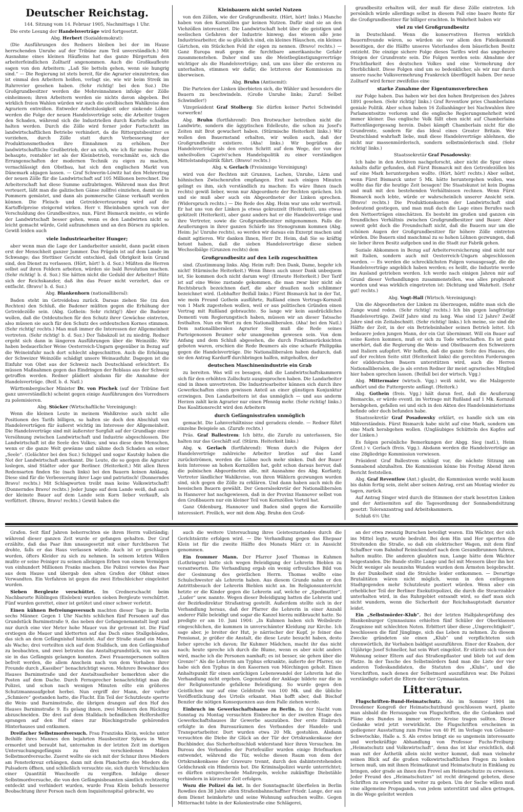Deutscher Reichstag.
144. Sitzung vom 14. Februar 1905, Nachmittags 1 Uhr.
Die erste Lesung der Handelsverträge wird fortgesetzt.
Abg. Herbert (Sozialdemokrat):
(Die Ausführungen des Redners bleiben bei der im Hause herrschenden Unruhe auf der Tribüne zum Teil unverständlich.) Mit Ausnahme eines kleinen Häufleins hat das ganze Bürgertum den arbeiterfeindlichen Zolltarif angenommen. Auch die Großkaufleute sagen von den Arbeitern: „Laß Sie betteln gehen, wenn sie hungrig sind.“ — Die Regierung ist stets bereit, für die Agrarier einzutreten; das ist einmal den Arbeitern heißen, verlagt sie, wie wir beim Streik im Ruhrrevier gesehen haben. (Sehr richtig! bei den Soz.) Die Großgrundbesitzer werden die Mehreinnahmen infolge der Zölle einheimsen; ihren Arbeitern werden sie nichts davon abgeben. Bei wirklich freien Wahlen würden wir auch die ostelbischen Wahlkreise den Agrariern entreißen. Entweder Arbeitslosigkeit oder sinkende Löhne werden die Folge der neuen Handelsverträge sein; die Arbeiter tragen den Schaden, während sich die Industriellen durch Kartelle schadlos halten werden. Durch die Zölle wird ferner jeder Fortschritt im landwirtschaftlichen Betriebe verhindert, da die Rittergutsbesitzer es vorziehen, durch Zölle statt durch Verbesserung der Produktionsmethoden ihre Einnahmen zu erhöhen. Der landwirtschaftliche Großbetrieb, der an sich, wie ich für meine Person behaupte, rentabler ist als der Kleinbetrieb, verschmäht es, sich die Errungenschaften der modernen Technik zu eigen zu machen, vernachlässigt den Obstbau, hat sich den englischen Markt von Dänemark abjagen lassen. — Graf Schwerin-Löwitz hat den Mehrertrag der neuen Zölle für die Landwirtschaft auf 105 Millionen berechnet. Die Arbeiterschaft hat diese Summe aufzubringen. Während man das Brot verteuert, läßt man die galizischen Gänse zollfrei einziehen, damit sie in Pommern gemästet, und dann als pommersche Gänse verkauft werden können. Die Fleisch- und Getreideverteuerung wird auf die Kartoffelpreise steigernd wirken. Herr v. Rheinbaben sprach von der Verschuldung des Grundbesitzes, nun, Fürst Bismarck meinte, es würde der Landwirtschaft besser gehen, wenn es den Landwirten nicht so leicht gemacht würde, Geld aufzunehmen und an den Börsen zu spielen. Gewiß leiden auch
viele Industriearbeiter Hunger;
aber wenn man die Lage der Landarbeiter ansieht, dann packt einen erst der Menschheit ganzer Jammer. Das Prügeln ist auf dem Lande im Schwange; das Stettiner Gericht entschied, daß Obrigkeit kein Grund sind, den Dienst zu verlassen. (Hört, hört! b. d. Soz.) Müßten die Herren selbst auf ihren Feldern arbeiten, würden sie bald Revolution machen. (Sehr richtig! b. d. Soz.) Sie hätten nicht die Geduld der Arbeiter! Hüte sich der Reichskanzler, daß ihn das Feuer nicht verzehrt, das er entfacht. (Bravo! b. d. Soz.)
Abg. Blankenhorn (nationalliberal):
Baden steht im Getreidebau zurück. Daraus ziehen Sie (zu den Rechten) den Schluß, die Badener müßten gegen die Erhöhung der Getreidezölle sein. (Abg. Gothein: Sehr richtig!) Aber die Badener wollen, daß die Ostdeutschen für den Schutz ihrer Gewächse eintreten, also müssen sie auch für den Schutz des ostdeutschen Kornes stimmen. (Sehr richtig! rechts.) Man muß immer die Interessen der Allgemeinheit vertreten. (Sehr richtig! b. d. Soz.) Der Tabakzoll ist zu niedrig. Redner ergeht sich dann in längeren Ausführungen über die Weinzölle. Wir haben bedauerlicher Weise Oesterreich-Ungarn gegenüber in Bezug auf die Weineinfuhr nach dort schlecht abgeschnitten. Auch die Erhöhung der Schweizer Weinzölle schädigt unsere Weinausfuhr. Dagegen ist die Einfuhr von Obst aus der Schweiz nach Deutschland erleichtert. Es müssen Maßnahmen gegen das Eindringen der Reblaus aus der Schweiz getroffen werden. Redner plädiert alsdann für die Annahme der Handelsverträge. (Beif. b. d. Natl.)
Württembergischer Minister Dr. von Pischek (auf der Tribüne fast ganz unverständlich) scheint gegen einige Ausführungen des Vorredners zu polemisieren.
Abg. Stöcker (Wirtschaftliche Vereinigung):
Wenn die kleinen Leute in meinem Wahlkreise auch nicht alle Positionen des Tarifs billigen, so halten sie doch den Abschluß von Handelsverträgen für äußerst wichtig im Interesse der Allgemeinheit. Die Handelsverträge sind mit äußerster Sorgfalt auf der Grundlage einer Versöhnung zwischen Landwirtschaft und Industrie abgeschlossen. Die Landwirtschaft ist die Seele des Volkes; und was diese dem Menschen, wenn er die ganze Welt gewänne und nähme doch Schaden an seiner „Seele“. (Gelächter bei den Soz.) Schippel und sogar Kautsky haben die Not der Landwirtschaft anerkannt. Die Leute, die so gegen die Agrarier loslegen, sind Städter oder gar Berliner. (Heiterkeit.) Mit allen Ihren Redensarten finden Sie (nach links) bei den Bauern keinen Anklang. Diese sind für die Verbesserung ihrer Lage und patriotisch! (Donnerndes Bravo! rechts.) Mit Schlagworten treibt man keine Volkswirtschaft! (Donnerndes Bravo! rechts.) Jeder Junge auf dem Lande weiß, daß auch der kleinste Bauer auf dem Lande sein Korn lieber verkauft, als verfüttert. (Bravo, Bravo! rechts.) Gewiß haben die
Kleinbauern nicht soviel Nutzen
von den Zöllen, wie der Großgrundbesitz. (Hört, hört! links.) Manche haben von den Kornzöllen gar keinen Nutzen. Dafür sind sie an den Viehzöllen interessiert. Die Landwirtschaft hebt über die geistigen und seelischen Gefahren der Industrie hinweg; das wissen alle jene Industriearbeiter, die so glücklich sind, ein kleines Häuschen, ein kleines Gärtchen, ein Stückchen Feld ihr eigen zu nennen. (Bravo! rechts.) — Ganz Europa muß gegen die furchtbare amerikanische Gefahr zusammenstehen. Daher sind uns die Meistbegünstigungsverträge wichtiger als die Handelsverträge; und, um uns über die ersteren zu unterhalten, stimmen wir dafür, die letzteren der Kommission zu überweisen.
Abg. Bruhn (Antisemit):
Die Parteien der Linken überbieten sich, die Wähler und besonders die Bauern zu beschwindeln. (Große Unruhe links; Zuruf: Selbst Schwindler!)
Vizepräsident Graf Stolberg: Sie dürfen keiner Partei Schwindel vorwerfen!
Abg. Bruhn (fortfahrend): Den Brotwucher betreiben nicht die Landwirte, sondern die ägyptischen Edelleute, die schon zu Josef's Zeiten mit Brot gewuchert haben. (Stürmische Heiterkeit links.) Wir wollen den Bauernstand erhalten, wir wollen auch, daß der Großgrundbesitz existiere. (Aha! links.) Wir begrüßen die Handelsverträge als den ersten Schritt auf dem Wege, der von der unheilvollen Caprivi'schen Handelspolitik zu einer verständigen Mittelstandspolitik führt. (Bravo! rechts.)
Abg. v. Gerlach (Freisinnige Vereinigung)
wird von der Rechten mit Grunzen, Lachen, Unruhe, Lärm und höhnischen Zwischenrufen empfangen. Erst nach einigen Minuten gelingt es ihm, sich verständlich zu machen: Es wäre Ihnen (nach rechts) gewiß lieber, wenn nur Abgeordnete der Rechten sprächen. Ich und sie muß aber auch ein Abgeordneter der Linken sprechen. (Widerspruch rechts.) — Die Rede des Abg. Heim war uns sehr wertvoll. Er hat uns von der Linken ja etwas gekrozzelt (Heiterkeit), uns etwas gekitzelt (Heiterkeit), aber ganz anders hat er die Handelsverträge und ihre Vertreter, sowie die Großgrundbesitzer mitgenommen. Falls die Aeußerungen in ihrer ganzen Schärfe ins Stenogramm kommen (Abg. Heim: Ja! Unruhe rechts), so werden wir daraus ein Exzerpt machen und damit agitieren. Wir danken Ihnen, Herr Dr. Heim, daß Sie so kräftig betont haben, daß die sieben Handelsverträge diese sieben Wechselbälge (Grunzen rechts) dem
Großgrundbesitz auf den Leib zugeschnitten
sind. (Zustimmung links. Abg. Heim ruft: Den Dank, Dame, begehr ich nicht! Stürmische Heiterkeit.) Wenn Ihnen auch unser Dank unbequem ist, Sie kommen doch nicht darum weg! (Erneute Heiterkeit.) Der Tarif ist auf eine Weise zustande gekommen, die man zwar hier nicht als Rechtsbruch bezeichnen darf, die aber draußen noch schlimmer bezeichnet wird. (Lebhafter Beifall links.) Fürst Bismarck hat in der Tat, wie mein Freund Gothein ausführte, Rußland einen Vertrags-Kornzoll von 1 Mark zugestehen wollen, weil er aus politischen Gründen einen Vertrag mit Rußland gebrauchte. So lange wir kein ausdrückliches Dementi vom Regierungstisch haben, müssen wir an dieser Tatsache festhalten. Nun ein Wort zu den Nationalliberalen. (Aha! bei den Natl.) Dem nationalliberalen Agrarier Sieg muß die Rede seines Parteigenossen Beumer sehr unangenehm gewesen sein. Von dem Anfang und dem Schluß abgesehen, die durch Fraktionsrücksichten geboten waren, erschien die Rede Beumers als eine scharfe Philippika gegen die Handelsverträge. Die Nationalliberalen haben dadurch, daß sie den Antrag Kardorff durchbringen halfen, mitgeholfen, der
deutschen Maschinenindustrie ein Grab
zu bereiten. Was will es besagen, daß die Landwirtschaftskammern sich für den erhöhten Zollschutz ausgesprochen haben. Die Landarbeiter sind in ihnen unvertreten. Die Industriearbeiter können sich durch ihre Gewerkschaften einen gewissen Anteil an einer günstigen Konjunktur erzwingen. Den Landarbeitern ist das unmöglich — und aus anderm Herzen zahlt kein Agrarier nur einen Pfennig mehr. (Sehr richtig! links.) Das Koalitionsrecht wird den Arbeitern
durch Gefängnisstrafen unmöglich
gemacht. Die Lohnverhältnisse sind geradezu elende. — Redner führt einzelne Beispiele an. (Zurufe rechts.)
Präs. Graf Ballestrem: Ich bitte, die Zurufe zu unterlassen, Sie halten nur das Geschäft auf. (Stürm. Heiterkeit links.)
Abg. v. Gerlach (fortfahrend): Wenn durch die Folgen der Handelsverträge zahlreiche Arbeiter brotlos auf das Land zurückströmen, werden die Löhne noch mehr sinken. Daß der Bauer kein Interesse an hohen Kornzöllen hat, geht schon daraus hervor, daß die polnischen Abgeordneten alle, mit Ausnahme des Abg. Korfanty, Vertreter ländlicher Wahlkreise, von ihren Wählern gezwungen worden sind, sich gegen die Zölle zu erklären. Und dann haben auch mich die hessischen Bauern gewählt. Der Generalsekretär der Nationalliberalen in Hannover hat nachgewiesen, daß in der Provinz Hannover selbst von den Großbauern nur ein kleiner Teil von Kornzöllen Vorteil hat.
Ganz Oldenburg, Hannover und Baden sind gegen die Kornzölle interessiert. Freilich, wer mit dem Abg. Bruhn den Groß-
grundbesitz erhalten will, der muß für diese Zölle eintreten. Ich persönlich würde allerdings selbst in diesem Fall eine baare Rente für die Großgrundbesitzer für billiger erachten. In Wahrheit haben wir
viel zu viel Großgrundbesitz
in Deutschland. Wenn die konservativen Herren wirklich Bauernfreunde wären, so würden sie vor allem den Fideikommiß beseitigen, der die Hälfte unseres Vaterlandes dem bäuerlichen Besitz entzieht. Die einzige sichere Folge dieses Tarifes wird das ungeheure Steigen der Grundrente sein. Die Folgen werden sein: Abnahme der Fruchtbarkeit des deutschen Volkes und eine Vermehrung der Sterblichkeit. Diese Folgen sind um so bedenklicher, als wir nur durch unsere rasche Volksvermehrung Frankreich überflügelt haben. Der neue Zolltarif wird ferner zweifellos eine
starke Zunahme der Eigentumsverbrechen
zur Folge haben. Das haben wir bei den hohen Brotpreisen des Jahres 1891 gesehen. (Sehr richtig! links.) Graf Reventlow pries Chamberlains geniale Politik. Aber schon haben 16 Zollanhänger bei Nachwahlen ihre Parlamentssitze verloren und die englische Regierungsmehrheit wird immer kleiner. Das englische Volk fällt eben nicht auf Chamberlains Rattenfängergesang herein. Dabei kämpft Chamberlain nicht für die Grundrente, sondern für das Ideal eines Greater Britain. Wer Deutschland wahrhaft liebe, muß diese Handelsverträge ablehnen, die nicht nur massenmörderisch, sondern selbstmörderisch sind. (Sehr richtig! links.)
Staatssekretär Graf Posadowsky:
Ich habe in den Archiven nachgeforscht, aber nicht die Spur eines Anhalts dafür gefunden, daß Fürst Bismarck mit den Getreidezöllen bis auf eine Mark heruntergehen wollte. (Hört, hört! rechts.) Aber selbst, wenn Fürst Bismarck unter 5 Mk. hätte heruntergehen wollen, was wollte das für die heutige Zeit besagen! Die Staatskunst ist kein Dogma und muß mit den bestehenden Verhältnissen rechnen. Wenn Fürst Bismarck noch lebte, würde er wahrscheinlich unserer Ansicht sein. (Bravo! rechts.) Die Produktionskosten der Landwirtschaft sind bedeutend gestiegen, und man muß doch die Lage eines Berufes nach den Nettoerträgen einschätzen. Es besteht im großen und ganzen ein freundliches Verhältnis zwischen Großgrundbesitzer und Bauer. Aber soweit geht doch die Freundschaft nicht, daß die Bauern nur um die schönen Augen der Großgrundbesitzer für höhere Zölle eintreten würden. Die Bauern sind manchmal zu so hohen Löhnen gezwungen, daß sie lieber ihren Besitz aufgeben und in die Stadt zur Fabrik gehen.
Soziale Abkommen in Bezug auf Arbeiterversicherung sind nicht nur mit Italien, sondern auch mit Oesterreich-Ungarn abgeschlossen worden. — Es werden die schrecklichsten Folgen vorausgesagt, die die Handelsverträge angeblich haben werden; es heißt, die Industrie werde ins Ausland getrieben werden. Ich werde nach einigen Jahren mir auf Grund dieser Verhandlungen zusammenstellen, was alles prophezeit worden und was wirklich eingetreten ist: Dichtung und Wahrheit. (Sehr gut! rechts.)
Abg. Vogt-Hall (Wirtsch.-Vereinigung):
Um die Abgeordneten der Linken zu überzeugen, müßte man sich die Zunge wund reden. (Sehr richtig! rechts.) Ich bin gegen langfristige Handelsverträge. Zwölf Jahre sind zu lang. Was sind 12 Jahre? Zwölf Jahre sind ein Zeitabschnitt. (Sehr richtig! links.) Ich meine, sie sind die Hälfte der Zeit, in der ein Betriebsinhaber seinen Betrieb leitet. Ich bedauere jeden jungen Mann, der ein Gut übernimmt. Will ein Bauer auf seine Kosten kommen, muß er sich zu Tode wirtschaften. Es ist ganz unerhört, daß die Regierung die Wein- und Obstbauern den Schweizern und Italiern aufopfert. Wir hoffen, daß die ganze Seite des Hauses, die auf der rechten Seite sitzt (Heiterkeit links) die gerechten Forderungen der süddeutschen Bauern unterstützen wird, auch die Herren Nationalliberalen, die ja als ersten Redner ihr meist agrarisches Mitglied hier haben sprechen lassen. (Beifall bei der wirtsch. Vgg.)
Abg. Mittermaier (wirtsch. Vgg.) weiß nicht, wo die Malzgerste anfhört und die Futtergerste anfängt. (Heiterk.)
Abg. Gothein (freis. Vgg.) hält daran fest, daß die Aeußerung Bismarcks, er würde eventl. im Vertrage mit Rußland auf 1 Mk. Kornzoll herabgehen, gefallen sei und sich in den Akten des Handelsministeriums befinde oder doch befunden habe.
Staatssekretär Graf Posadowsky erklärt, es handle sich um ein Mißverständnis. Fürst Bismarck habe nicht auf eine Mark, sondern um eine Mark herabgehen wollen. (Ungläubiges Schütteln des Kopfes auf der Linken.)
Es folgen persönliche Bemerkungen der Abgg. Sieg (natl.), Heim (Zent.) v. Gerlach (freis. Vgg.). Alsdann werden die Handelsverträge an eine 28gliedrige Kommission verwiesen.
Präsident Graf Ballestrem schlägt vor, die nächste Sitzung am Sonnabend abzuhalten. Die Kommission könne bis Freitag Abend ihren Bericht feststellen.
Abg. Graf Reventlow (Ant.) glaubt, die Kommission werde wohl kaum bis dahin fertig sein, zieht aber seinen Antrag, erst am Montag wieder zu tagen, zurück.
Auf Antrag Singer wird durch die Stimmen der stark besetzten Linken und der Antisemiten auf die Tagesordnung der Sonnabendsitzung gesetzt: Toleranzantrag und Arbeitskammern.
Schluß 6½ Uhr.
Grafen. Seit fünf Jahren beherrschten sie ihren Herrn vollständig; während dieser ganzen Zeit wurde er gefangen gehalten. Der Graf erzählte, daß das Paar ihm unausgesetzt mit einer furchtbaren Tat drohte, falls er das Haus verlassen würde. Auch ist er geschlagen worden, öfters Kleider zu sich zu nehmen. In seinem letzten Willen mußte er seine Peiniger zu seinen alleinigen Erben von einem Vermögen von einhundert Millionen Franks machen. Die Polizei verwies das Paar aus dem Hause und übergab den alten Grafen der Obhut eines Verwandten. Ein Verfahren ist gegen die zwei Erbschleicher eingeleitet worden.
Sieben Bergleute verschüttet. Im Crednerschacht beim Nachbarorte Röblingen (Eisleben) wurden sieben Bergleute verschüttet. Fünf wurden gerettet, einer ist getötet und einer schwer verletzt.
Einen kühnen Befreiungsversuch machten dieser Tage in Berlin sechs Männer. Gegen 1 Uhr Nachts schlichen fünf Personen auf das Grundstück Barnimstraße 9, das neben der Gefangenenanstalt liegt und nur durch eine vier Meter hohe Mauer von ihr getrennt ist. Die Fünf erstiegen die Mauer und kletterten auf das Dach eines Stallgebäudes, das sich an dem Gefängnishof hinzieht. Auf der Straße stand ein Mann als Wache; drei verteilten sich auf dem Stalldach, um den Gefängnishof zu beobachten, und zwei betraten das Anstaltsgrundstück, von wo aus sie in das Gefängnis gelangen konnten. Zwei Frauenspersonen sollten befreit werden, die allem Anschein nach von dem Vorhaben ihrer Freunde durch „Kassiber“ benachrichtigt waren. Mehrere Bewohner des Hauses Barnimstraße und der Anstaltsaufseher bemerkten aber die Posten auf dem Dache. Durch Fernsprecher benachrichtigt man die Polizei, und schon nach wenigen Minuten eilte ein größeres Schutzmannsaufgebot herbei. Nun ergriff der Mann, der vorher „Schmiere“ gestanden hatte, die Flucht. Ein Teil der Schutzleute sperrte die Wein- und Barnimstraße, die übrigen drangen auf den Hof des Hauses Barnimstraße 9. Es gelang ihnen, zwei Männern den Rückzug abzuschneiden. Die drei auf dem Stalldach befindlichen Helfershelfer sprangen auf den Hof eines zur Büschingstraße gehörenden Hinterhauses und entkamen.
Dreifacher Selbstmordversuch. Frau Franziska Klein, welche unter Beihilfe ihres Mannes den bejahrten Hausbesitzer Sykora in Wien ermordet und beraubt hat, unternahm in der letzten Zeit im dortigen Untersuchungsgefängnis zu drei verschiedenen Malen Selbstmordversuche. Zuerst wollte sie sich mit der Schnur ihres Mieders am Fensterkreuz erhängen, dann mit dem Planchette des Mieders die Pulsadern öffnen, und schließlich versuchte sie, sich durch Verschlucken einer Quantität Waschseife zu vergiften. Infolge dieser Selbstmordversuche, die von den Gefängnisbeamten sämtlich rechtzeitig entdeckt und verhindert wurden, wurde Frau Klein behufs besserer Beobachtung ihrer Person nach dem Inquisitenspital gebracht, wo
auch die weitere Untersuchung ihres Geisteszustandes durch die Gerichtsärzte erfolgen wird. — Die Verhandlung gegen das Ehepaar Klein ist für die zweite Hälfte des Monats März cr. in Aussicht genommen.
Ein frommer Mann. Der Pfarrer Josef Thomas in Kuhmen (Lothringen) hatte sich wegen Beleidigung der Lehrerin Bieblen zu verantworten. Die Verhandlung ergab ein wenig erfreuliches Bild von der Gesinnung des geistlichen Herrn. Thomas wollte eine Schulschwester als Lehrerin haben. Aus diesem Grunde nahm er den Antrittsbesuch der Lehrerin Bieblen nicht an. Im Religionsunterricht hetzte er die Kinder gegen die Lehrerin auf, welche er „Spedmutter“, „Luder“ usw. nannte. Wegen dieser Beleidigung hatten die Lehrerin und der Bezirksdirektor Strafantrag gestellt. Außerdem stellte sich in der Verhandlung heraus, daß der Pfarrer die Lehrerin in einer Anzahl anderer Fälle beleidigt und sogar die Kanzel hierzu mißbraucht hatte. So predigte er am 10. Juni 1904: „In Kuhmen haben sich Weibsleute eingeschlichen, die kommen in unverschämter Kleidung zur Kirche. Ich sage aber, je breiter der Hut, je närrischer der Kopf, je feiner das Pensionat, je größer die Anstalt, die diese Leute besucht haben, desto lieber spreche ich davon; Ihr Kuhmer Mädchen, macht ihr das nicht nach; heute spreche ich durch die Blume, wenn es aber nicht anders wird, mache ich die Personen namhaft; es ist besser, sie gehen über die Grenze!“ Als die Lehrerin am Typhus erkrankte, äußerte der Pfarrer, sie habe sich den Typhus in den Kasernen von Mörchingen geholt. Einen Anhaltspunkt für einen anrüchigen Lebenswandel der Lehrerin hat die Verhandlung nicht ergeben. Gegenstand der Anklage bildete nur die in der Religionsstunde gefallene Beleidigung. So wurde gegen den Geistlichen nur auf eine Geldstrafe von 100 Mk. und die übliche Veröffentlichung des Urteils erkannt. Man hofft aber, daß Bischof Benzler die nötigen Konsequenzen aus dem Falle ziehen werde.
Einbruch im Gewerkschaftshause zu Berlin. In der Nacht vom Sonntag zu Montag versuchten Einbrecher in der zweiten Etage des Gewerkschaftshauses ihr Gewerbe auszuüben. Der erste Einbruch erfolgte in den Bureauräumen des Verbandes der Handels- und Transportarbeiter. Dort wurden etwa 20 Mk. gestohlen. Alsdann versuchten die Diebe ihr Glück an der Tür der Ortskrankenkasse der Buchbinder, das Sicherheitsschloß widerstand hier ihren Versuchen. Im Bureau des Verbandes der Portefeuiller wurden einige Briefmarken entwendet, während die Tür, welche diesen Raum von dem der Ortskrankenkasse der Graveure trennt, durch den dahinterstehenden Geldschrank ein Hindernis bot. Die Kriminalpolizei wurde unterrichtet; es dürften entsprechende Maßregeln, welche zukünftige Diebstähle verhindern in kürzester Zeit erfolgen.
Wozu die Polizei da ist. In der Sonntagnacht überfielen in Berlin Rowdies den 38 Jahre alten Straßenbahnschaffner Friedr. Lange, der aus dem Dienst heimkehrte und seine Wohnung aufsuchen wollte. Gegen Mitternacht tobte in der Koloniestraße eine Schlägerei,
an der etwa zwanzig Burschen beteiligt waren. Ein Wächter, der sich ins Mittel legte, wurde bedroht. Bei dem Hin und Her sperrten die Streitenden die Straße, so daß ein elektrischer Wagen, mit dem fünf Schaffner vom Bahnhof Reinickendorf nach dem Gesundbrunnen fuhren, halten mußte. Die anderen glaubten nun, Lange hätte dem Wächter beigestanden. Die Bande stellte Lange und fiel mit Messern über ihn her. Nicht weniger als neunzehn Wunden wurden dem Ärmsten beigebracht. In der Dunkelheit sind die Strolche leider entkommen. — Derartige Brutalitäten wären nicht möglich, wenn in den entlegenen Stadtgegenden mehr Schutzleute postiert würden. Wenn aber ein erheblicher Teil der Berliner Exekutivpolizei, die durch die Steuerzahler unterhalten wird, in das Ruhrgebiet entsandt wird, so darf man sich nicht wundern, wenn die Sicherheit der Reichshauptstadt darunter leidet.
Ein „Selbstmörder-Klub“. Bei der letzten Halbjahrsprüfung des Blankenburger Gymnasiums erhielten fünf Schüler der Oberklassen Zeugnisse mit schlechten Noten. Erbittert über diese „Ungerechtigkeit“, beschlossen die fünf Jünglinge, sich das Leben zu nehmen. Zu diesem Zwecke gründeten sie einen „Klub“ und verpflichteten sich ehrenwörtlich, ihr Vorhaben baldigst auszuführen. Einer der Knaben, der 15jährige Josef Schneller, hat sein Wort eingelöst. Er stürzte sich von der Wohnung seiner Eltern auf das Straßenpflaster und blieb tot auf dem Platze. In der Tasche des Selbstmörders fand man die Liste der vier anderen Todeskandidaten, die Statuten des „Klubs“, und die Vorschriften, nach denen der Selbstmord auszuführen war. Die Polizei verständigte sofort die Eltern der vier Gymnasiasten.
Litteratur.
Flugschriften-Bund-Heimatschutz. Als im Sommer 1904 im Dresdener Kongreß der Heimatschutzbund geschlossen ward, plante man alsbald die Herausgabe von Flugschriften, die die Gedanken und Pläne des Bundes in immer weitere Kreise tragen sollten. Dieser Gedanke wird jetzt verwirklicht. Die Flugschriften erscheinen in gediegener Ausstattung zum Preise von 40 Pf. im Verlage von Gebauer-Schwetschke, Halle a. S. Als erstes bringt sie so ungemein interessante und werbekräftige Abhandlung von Professor Fuchs-Freiburg: „Heimatschutz und Volkswirtschaft“, denn das ist klar ersichtlich, daß man mit der Ästhetik allein nicht weiter kommt, daß man vielmehr seinen Blick auf die großen volkswirtschaftlichen Fragen zu lenken lernen muß, um mit ihnen Heimatkunst und Heimatschutz in Einklang zu bringen, oder grade an ihnen den Frevel am Heimatschutze zu erweisen. Jeder Freund des „Heimatschutzes“ ist recht dringend gebeten, diese Schriften zu erwerben und weiter zu geben. Um der Sache willen muß eine allgemeine Propaganda, von jedem unterstützt und allen getragen, in die Wege geleitet werden